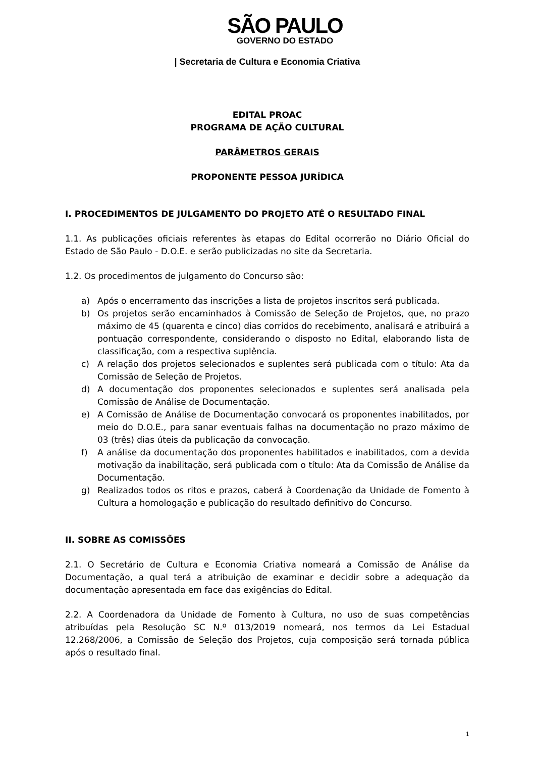SÃO PAULO
GOVERNO DO ESTADO
| Secretaria de Cultura e Economia Criativa
EDITAL PROAC
PROGRAMA DE AÇÃO CULTURAL
PARÂMETROS GERAIS
PROPONENTE PESSOA JURÍDICA
I. PROCEDIMENTOS DE JULGAMENTO DO PROJETO ATÉ O RESULTADO FINAL
1.1. As publicações oficiais referentes às etapas do Edital ocorrerão no Diário Oficial do Estado de São Paulo - D.O.E. e serão publicizadas no site da Secretaria.
1.2. Os procedimentos de julgamento do Concurso são:
a) Após o encerramento das inscrições a lista de projetos inscritos será publicada.
b) Os projetos serão encaminhados à Comissão de Seleção de Projetos, que, no prazo máximo de 45 (quarenta e cinco) dias corridos do recebimento, analisará e atribuirá a pontuação correspondente, considerando o disposto no Edital, elaborando lista de classificação, com a respectiva suplência.
c) A relação dos projetos selecionados e suplentes será publicada com o título: Ata da Comissão de Seleção de Projetos.
d) A documentação dos proponentes selecionados e suplentes será analisada pela Comissão de Análise de Documentação.
e) A Comissão de Análise de Documentação convocará os proponentes inabilitados, por meio do D.O.E., para sanar eventuais falhas na documentação no prazo máximo de 03 (três) dias úteis da publicação da convocação.
f) A análise da documentação dos proponentes habilitados e inabilitados, com a devida motivação da inabilitação, será publicada com o título: Ata da Comissão de Análise da Documentação.
g) Realizados todos os ritos e prazos, caberá à Coordenação da Unidade de Fomento à Cultura a homologação e publicação do resultado definitivo do Concurso.
II. SOBRE AS COMISSÕES
2.1. O Secretário de Cultura e Economia Criativa nomeará a Comissão de Análise da Documentação, a qual terá a atribuição de examinar e decidir sobre a adequação da documentação apresentada em face das exigências do Edital.
2.2. A Coordenadora da Unidade de Fomento à Cultura, no uso de suas competências atribuídas pela Resolução SC N.º 013/2019 nomeará, nos termos da Lei Estadual 12.268/2006, a Comissão de Seleção dos Projetos, cuja composição será tornada pública após o resultado final.
1